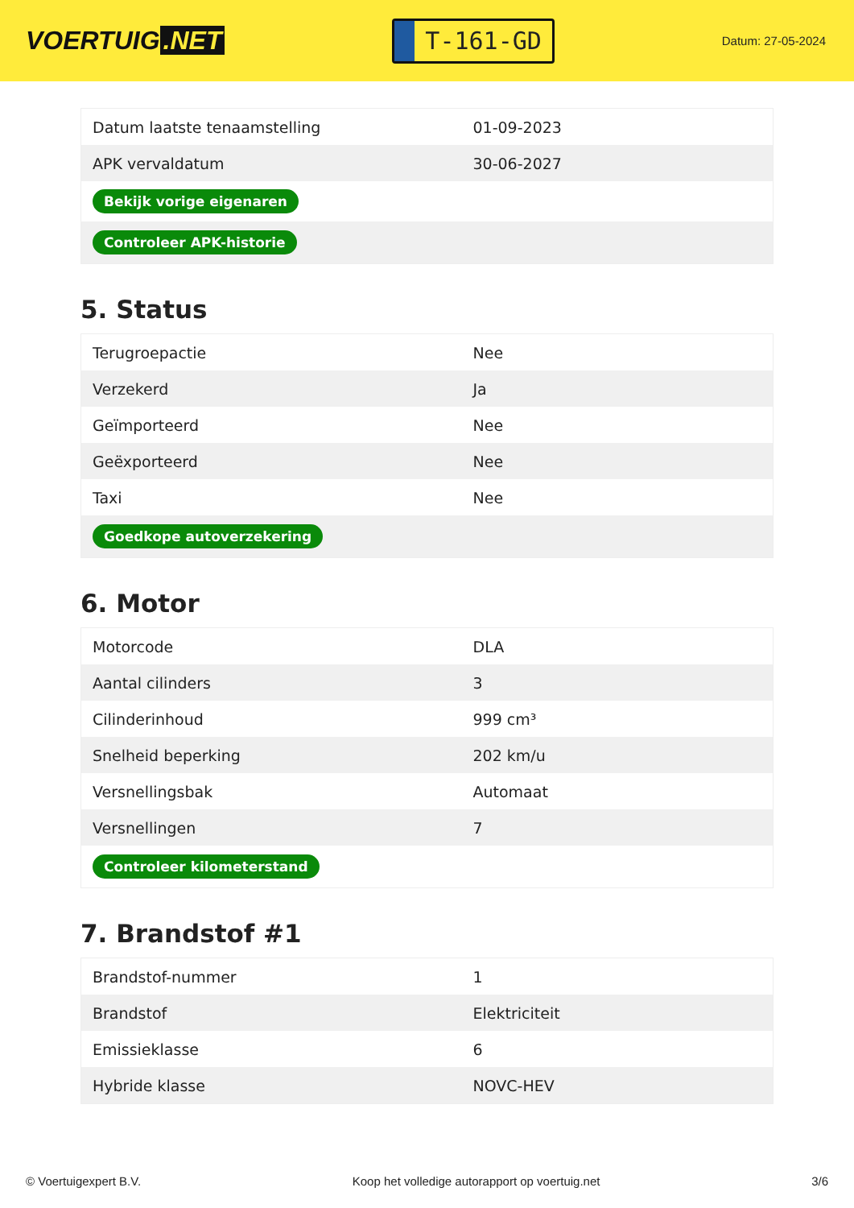VOERTUIG.NET
T-161-GD
Datum: 27-05-2024
| Datum laatste tenaamstelling | 01-09-2023 |
| APK vervaldatum | 30-06-2027 |
| Bekijk vorige eigenaren | |
| Controleer APK-historie | |
5. Status
| Terugroepactie | Nee |
| Verzekerd | Ja |
| Geïmporteerd | Nee |
| Geëxporteerd | Nee |
| Taxi | Nee |
| Goedkope autoverzekering | |
6. Motor
| Motorcode | DLA |
| Aantal cilinders | 3 |
| Cilinderinhoud | 999 cm³ |
| Snelheid beperking | 202 km/u |
| Versnellingsbak | Automaat |
| Versnellingen | 7 |
| Controleer kilometerstand | |
7. Brandstof #1
| Brandstof-nummer | 1 |
| Brandstof | Elektriciteit |
| Emissieklasse | 6 |
| Hybride klasse | NOVC-HEV |
© Voertuigexpert B.V. Koop het volledige autorapport op voertuig.net 3/6